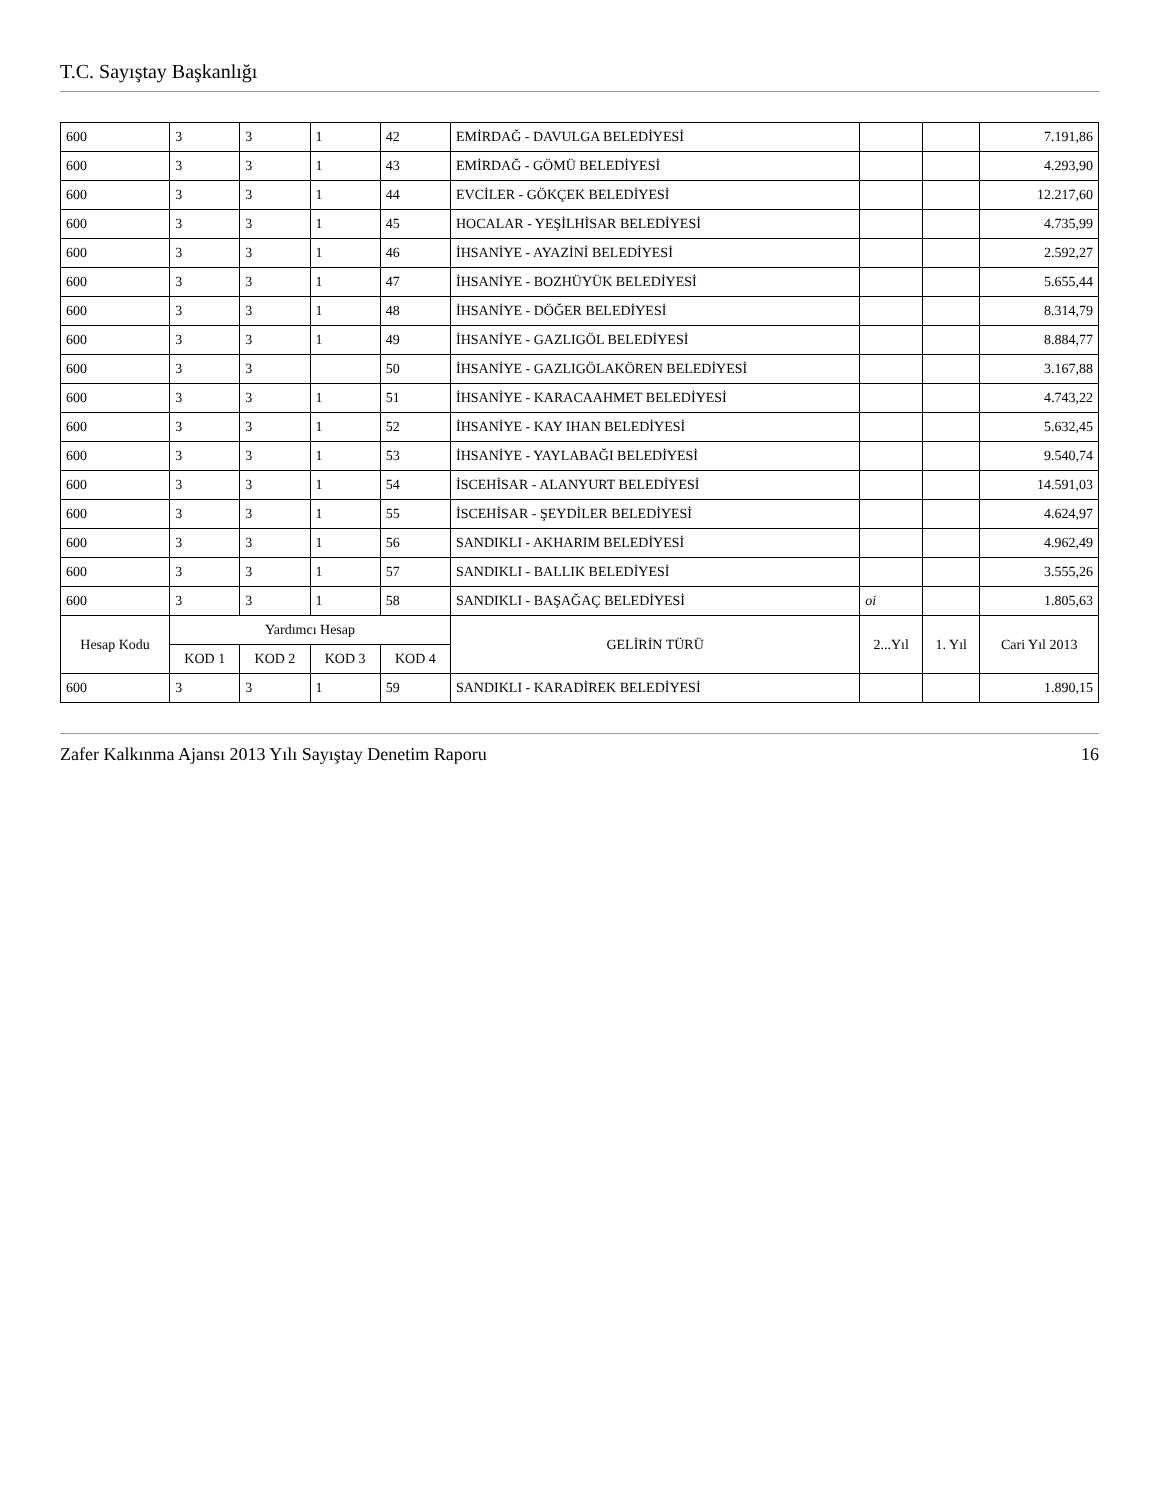T.C. Sayıştay Başkanlığı
| 600 | 3 | 3 | 1 | 42 | EMİRDAĞ - DAVULGA BELEDİYESİ | | | 7.191,86 |
| 600 | 3 | 3 | 1 | 43 | EMİRDAĞ - GÖMÜ BELEDİYESİ | | | 4.293,90 |
| 600 | 3 | 3 | 1 | 44 | EVCİLER - GÖKÇEK BELEDİYESİ | | | 12.217,60 |
| 600 | 3 | 3 | 1 | 45 | HOCALAR - YEŞİLHİSAR BELEDİYESİ | | | 4.735,99 |
| 600 | 3 | 3 | 1 | 46 | İHSANİYE - AYAZİNİ BELEDİYESİ | | | 2.592,27 |
| 600 | 3 | 3 | 1 | 47 | İHSANİYE - BOZHÜYÜK BELEDİYESİ | | | 5.655,44 |
| 600 | 3 | 3 | 1 | 48 | İHSANİYE - DÖĞER BELEDİYESİ | | | 8.314,79 |
| 600 | 3 | 3 | 1 | 49 | İHSANİYE - GAZLIGÖL BELEDİYESİ | | | 8.884,77 |
| 600 | 3 | 3 | | 50 | İHSANİYE - GAZLIGÖLAKÖREN BELEDİYESİ | | | 3.167,88 |
| 600 | 3 | 3 | 1 | 51 | İHSANİYE - KARACAAHMET BELEDİYESİ | | | 4.743,22 |
| 600 | 3 | 3 | 1 | 52 | İHSANİYE - KAY IHAN BELEDİYESİ | | | 5.632,45 |
| 600 | 3 | 3 | 1 | 53 | İHSANİYE - YAYLABAĞI BELEDİYESİ | | | 9.540,74 |
| 600 | 3 | 3 | 1 | 54 | İSCEHİSAR - ALANYURT BELEDİYESİ | | | 14.591,03 |
| 600 | 3 | 3 | 1 | 55 | İSCEHİSAR - ŞEYDİLER BELEDİYESİ | | | 4.624,97 |
| 600 | 3 | 3 | 1 | 56 | SANDIKLI - AKHARIM BELEDİYESİ | | | 4.962,49 |
| 600 | 3 | 3 | 1 | 57 | SANDIKLI - BALLIK BELEDİYESİ | | | 3.555,26 |
| 600 | 3 | 3 | 1 | 58 | SANDIKLI - BAŞAĞAÇ BELEDİYESİ | oi | | 1.805,63 |
| Hesap Kodu | Yardımcı Hesap | | | | GELİRİN TÜRÜ | 2...Yıl | 1. Yıl | Cari Yıl 2013 |
| | KOD 1 | KOD 2 | KOD 3 | KOD 4 | | | | |
| 600 | 3 | 3 | 1 | 59 | SANDIKLI - KARADİREK BELEDİYESİ | | | 1.890,15 |
Zafer Kalkınma Ajansı 2013 Yılı Sayıştay Denetim Raporu 16